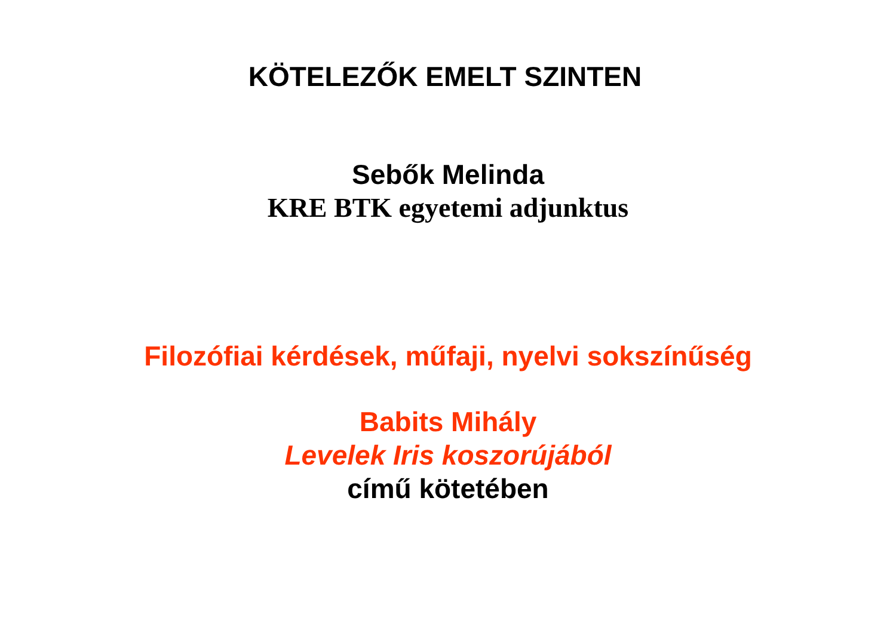KÖTELEZŐK EMELT SZINTEN
Sebők Melinda
KRE BTK egyetemi adjunktus
Filozófiai kérdések, műfaji, nyelvi sokszínűség
Babits Mihály
Levelek Iris koszorújából
című kötetében